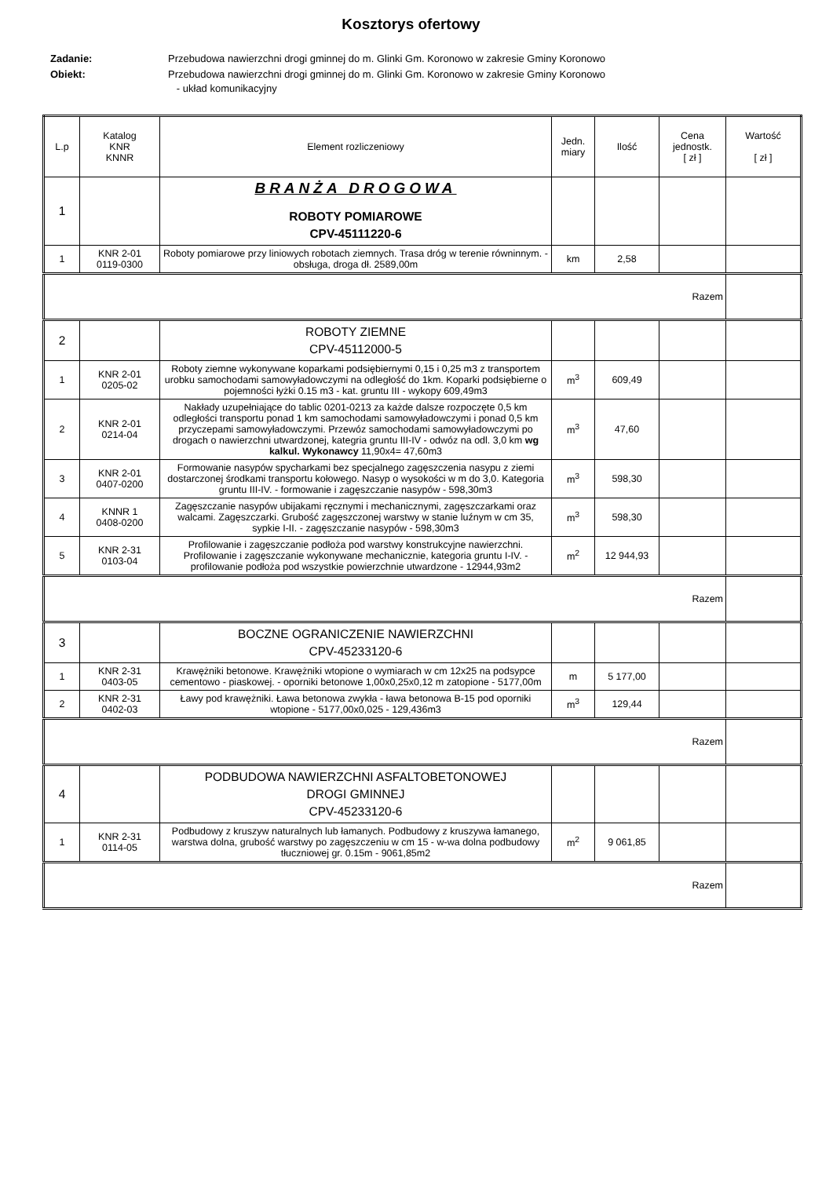Kosztorys ofertowy
| Zadanie: | Przebudowa nawierzchni drogi gminnej do m. Glinki Gm. Koronowo w zakresie Gminy Koronowo |
| Obiekt: | Przebudowa nawierzchni drogi gminnej do m. Glinki Gm. Koronowo w zakresie Gminy Koronowo - układ komunikacyjny |
| L.p | Katalog KNR KNNR | Element rozliczeniowy | Jedn. miary | Ilość | Cena jednostk. [ zł ] | Wartość [ zł ] |
| --- | --- | --- | --- | --- | --- | --- |
| 1 | | BRANŻA DROGOWA ROBOTY POMIAROWE CPV-45111220-6 | | | | |
| 1 | KNR 2-01 0119-0300 | Roboty pomiarowe przy liniowych robotach ziemnych. Trasa dróg w terenie równinnym. - obsługa, droga dł. 2589,00m | km | 2,58 | | |
| Razem | | | | | | |
| 2 | | ROBOTY ZIEMNE CPV-45112000-5 | | | | |
| 1 | KNR 2-01 0205-02 | Roboty ziemne wykonywane koparkami podsiębiernymi 0,15 i 0,25 m3 z transportem urobku samochodami samowyładowczymi na odległość do 1km. Koparki podsiębierne o pojemności łyżki 0.15 m3 - kat. gruntu III - wykopy 609,49m3 | m<sup>3</sup> | 609,49 | | |
| 2 | KNR 2-01 0214-04 | Nakłady uzupełniające do tablic 0201-0213 za każde dalsze rozpoczęte 0,5 km odległości transportu ponad 1 km samochodami samowyładowczymi i ponad 0,5 km przyczepami samowyładowczymi. Przewóz samochodami samowyładowczymi po drogach o nawierzchni utwardzonej, kategria gruntu III-IV - odwóz na odl. 3,0 km wg kalkul. Wykonawcy 11,90x4= 47,60m3 | m<sup>3</sup> | 47,60 | | |
| 3 | KNR 2-01 0407-0200 | Formowanie nasypów spycharkami bez specjalnego zagęszczenia nasypu z ziemi dostarczonej środkami transportu kołowego. Nasyp o wysokości w m do 3,0. Kategoria gruntu III-IV. - formowanie i zagęszczanie nasypów - 598,30m3 | m<sup>3</sup> | 598,30 | | |
| 4 | KNNR 1 0408-0200 | Zagęszczanie nasypów ubijakami ręcznymi i mechanicznymi, zagęszczarkami oraz walcami. Zagęszczarki. Grubość zagęszczonej warstwy w stanie luźnym w cm 35, sypkie I-II. - zagęszczanie nasypów - 598,30m3 | m<sup>3</sup> | 598,30 | | |
| 5 | KNR 2-31 0103-04 | Profilowanie i zagęszczanie podłoża pod warstwy konstrukcyjne nawierzchni. Profilowanie i zagęszczanie wykonywane mechanicznie, kategoria gruntu I-IV. - profilowanie podłoża pod wszystkie powierzchnie utwardzone - 12944,93m2 | m<sup>2</sup> | 12 944,93 | | |
| Razem | | | | | | |
| 3 | | BOCZNE OGRANICZENIE NAWIERZCHNI CPV-45233120-6 | | | | |
| 1 | KNR 2-31 0403-05 | Krawężniki betonowe. Krawężniki wtopione o wymiarach w cm 12x25 na podsypce cementowo - piaskowej. - oporniki betonowe 1,00x0,25x0,12 m zatopione - 5177,00m | m | 5 177,00 | | |
| 2 | KNR 2-31 0402-03 | Ławy pod krawężniki. Ława betonowa zwykła - ława betonowa B-15 pod oporniki wtopione - 5177,00x0,025 - 129,436m3 | m<sup>3</sup> | 129,44 | | |
| Razem | | | | | | |
| 4 | | PODBUDOWA NAWIERZCHNI ASFALTOBETONOWEJ DROGI GMINNEJ CPV-45233120-6 | | | | |
| 1 | KNR 2-31 0114-05 | Podbudowy z kruszyw naturalnych lub łamanych. Podbudowy z kruszywa łamanego, warstwa dolna, grubość warstwy po zagęszczeniu w cm 15 - w-wa dolna podbudowy tłuczniowej gr. 0.15m - 9061,85m2 | m<sup>2</sup> | 9 061,85 | | |
| Razem | | | | | | |